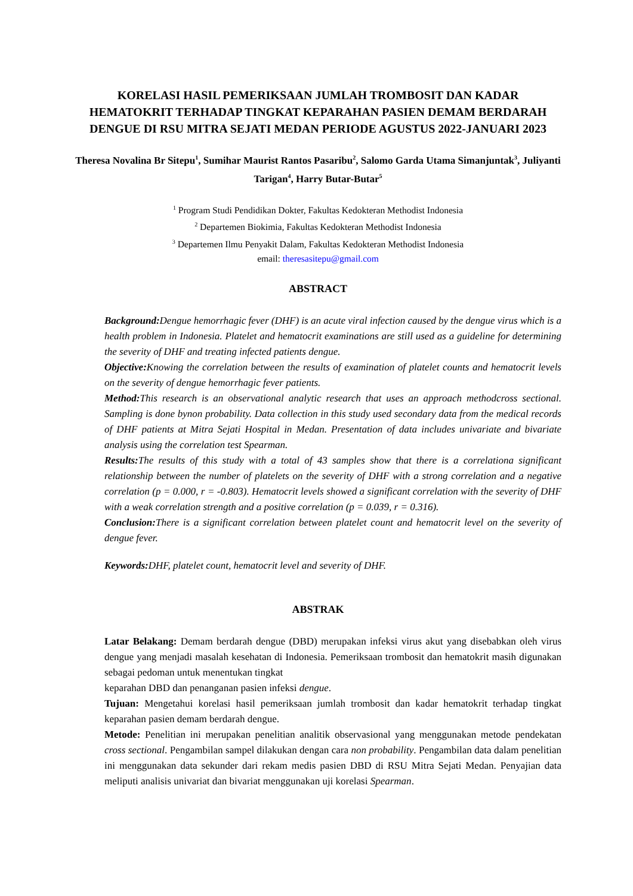KORELASI HASIL PEMERIKSAAN JUMLAH TROMBOSIT DAN KADAR HEMATOKRIT TERHADAP TINGKAT KEPARAHAN PASIEN DEMAM BERDARAH DENGUE DI RSU MITRA SEJATI MEDAN PERIODE AGUSTUS 2022-JANUARI 2023
Theresa Novalina Br Sitepu<sup>1</sup>, Sumihar Maurist Rantos Pasaribu<sup>2</sup>, Salomo Garda Utama Simanjuntak<sup>3</sup>, Juliyanti Tarigan<sup>4</sup>, Harry Butar-Butar<sup>5</sup>
<sup>1</sup> Program Studi Pendidikan Dokter, Fakultas Kedokteran Methodist Indonesia
<sup>2</sup> Departemen Biokimia, Fakultas Kedokteran Methodist Indonesia
<sup>3</sup> Departemen Ilmu Penyakit Dalam, Fakultas Kedokteran Methodist Indonesia
email: theresasitepu@gmail.com
ABSTRACT
Background: Dengue hemorrhagic fever (DHF) is an acute viral infection caused by the dengue virus which is a health problem in Indonesia. Platelet and hematocrit examinations are still used as a guideline for determining the severity of DHF and treating infected patients dengue.
Objective: Knowing the correlation between the results of examination of platelet counts and hematocrit levels on the severity of dengue hemorrhagic fever patients.
Method: This research is an observational analytic research that uses an approach methodcross sectional. Sampling is done bynon probability. Data collection in this study used secondary data from the medical records of DHF patients at Mitra Sejati Hospital in Medan. Presentation of data includes univariate and bivariate analysis using the correlation test Spearman.
Results: The results of this study with a total of 43 samples show that there is a correlationa significant relationship between the number of platelets on the severity of DHF with a strong correlation and a negative correlation (p = 0.000, r = -0.803). Hematocrit levels showed a significant correlation with the severity of DHF with a weak correlation strength and a positive correlation (p = 0.039, r = 0.316).
Conclusion: There is a significant correlation between platelet count and hematocrit level on the severity of dengue fever.
Keywords: DHF, platelet count, hematocrit level and severity of DHF.
ABSTRAK
Latar Belakang: Demam berdarah dengue (DBD) merupakan infeksi virus akut yang disebabkan oleh virus dengue yang menjadi masalah kesehatan di Indonesia. Pemeriksaan trombosit dan hematokrit masih digunakan sebagai pedoman untuk menentukan tingkat
keparahan DBD dan penanganan pasien infeksi dengue.
Tujuan: Mengetahui korelasi hasil pemeriksaan jumlah trombosit dan kadar hematokrit terhadap tingkat keparahan pasien demam berdarah dengue.
Metode: Penelitian ini merupakan penelitian analitik observasional yang menggunakan metode pendekatan cross sectional. Pengambilan sampel dilakukan dengan cara non probability. Pengambilan data dalam penelitian ini menggunakan data sekunder dari rekam medis pasien DBD di RSU Mitra Sejati Medan. Penyajian data meliputi analisis univariat dan bivariat menggunakan uji korelasi Spearman.